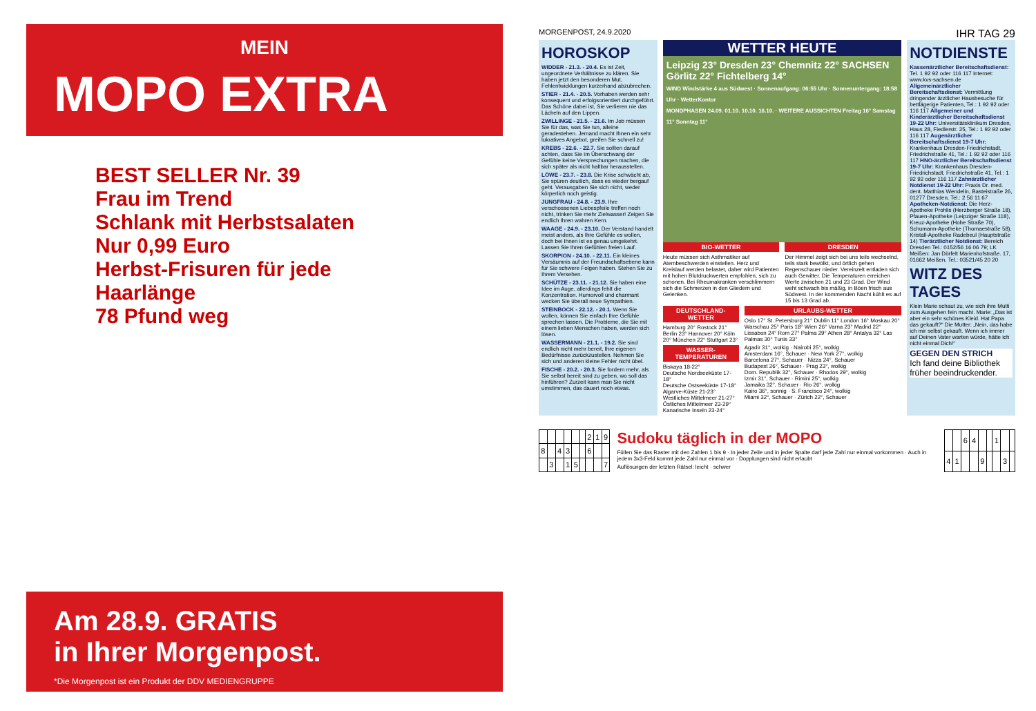MEIN
MOPO EXTRA
BEST SELLER Nr. 39
Frau im Trend
Schlank mit Herbstsalaten
Nur 0,99 Euro
Herbst-Frisuren für jede Haarlänge
78 Pfund weg
Am 28.9. GRATIS
in Ihrer Morgenpost.
*Die Morgenpost ist ein Produkt der DDV MEDIENGRUPPE
MORGENPOST, 24.9.2020 IHR TAG 29
HOROSKOP
WIDDER - 21.3. - 20.4. Es ist Zeit, ungeordnete Verhältnisse zu klären. Sie haben jetzt den besonderen Mut, Fehlentwicklungen kurzerhand abzubrechen.
STIER - 21.4. - 20.5. Vorhaben werden sehr konsequent und erfolgsorientiert durchgeführt. Das Schöne dabei ist, Sie verlieren nie das Lächeln auf den Lippen.
ZWILLINGE - 21.5. - 21.6. Im Job müssen Sie für das, was Sie tun, alleine geradestehen. Jemand macht Ihnen ein sehr lukratives Angebot, greifen Sie schnell zu!
KREBS - 22.6. - 22.7. Sie sollten darauf achten, dass Sie im Überschwang der Gefühle keine Versprechungen machen, die sich später als nicht haltbar herausstellen.
LÖWE - 23.7. - 23.8. Die Krise schwächt ab, Sie spüren deutlich, dass es wieder bergauf geht. Verausgaben Sie sich nicht, weder körperlich noch geistig.
JUNGFRAU - 24.8. - 23.9. Ihre verschossenen Liebespfeile treffen noch nicht, trinken Sie mehr Zielwasser! Zeigen Sie endlich Ihren wahren Kern.
WAAGE - 24.9. - 23.10. Der Verstand handelt meist anders, als Ihre Gefühle es wollen, doch bei Ihnen ist es genau umgekehrt. Lassen Sie Ihren Gefühlen freien Lauf.
SKORPION - 24.10. - 22.11. Ein kleines Versäumnis auf der Freundschaftsebene kann für Sie schwere Folgen haben. Stehen Sie zu Ihrem Versehen.
SCHÜTZE - 23.11. - 21.12. Sie haben eine Idee im Auge, allerdings fehlt die Konzentration. Humorvoll und charmant wecken Sie überall neue Sympathien.
STEINBOCK - 22.12. - 20.1. Wenn Sie wollen, können Sie einfach Ihre Gefühle sprechen lassen. Die Probleme, die Sie mit einem lieben Menschen haben, werden sich lösen.
WASSERMANN - 21.1. - 19.2. Sie sind endlich nicht mehr bereit, Ihre eigenen Bedürfnisse zurückzustellen. Nehmen Sie sich und anderen kleine Fehler nicht übel.
FISCHE - 20.2. - 20.3. Sie fordern mehr, als Sie selbst bereit sind zu geben, wo soll das hinführen? Zurzeit kann man Sie nicht umstimmen, das dauert noch etwas.
WETTER HEUTE
Leipzig 23° Dresden 23° Chemnitz 22° SACHSEN Görlitz 22° Fichtelberg 14°
WIND Windstärke 4 aus Südwest · Sonnenaufgang: 06:55 Uhr · Sonnenuntergang: 18:58 Uhr · WetterKontor
MONDPHASEN 24.09. 01.10. 10.10. 16.10. · WEITERE AUSSICHTEN Freitag 16° Samstag 11° Sonntag 11°
BIO-WETTER
Heute müssen sich Asthmatiker auf Atembeschwerden einstellen. Herz und Kreislauf werden belastet, daher wird Patienten mit hohen Blutdruckwerten empfohlen, sich zu schonen. Bei Rheumakranken verschlimmern sich die Schmerzen in den Gliedern und Gelenken.
DRESDEN
Der Himmel zeigt sich bei uns teils wechselnd, teils stark bewölkt, und örtlich gehen Regenschauer nieder. Vereinzelt entladen sich auch Gewitter. Die Temperaturen erreichen Werte zwischen 21 und 23 Grad. Der Wind weht schwach bis mäßig, in Böen frisch aus Südwest. In der kommenden Nacht kühlt es auf 15 bis 13 Grad ab.
DEUTSCHLAND-WETTER
Hamburg 20° Rostock 21° Berlin 23° Hannover 20° Köln 20° München 22° Stuttgart 23°
WASSER-TEMPERATUREN
Biskaya 18-22°
Deutsche Nordseeküste 17-18°
Deutsche Ostseeküste 17-18°
Algarve-Küste 21-23°
Westliches Mittelmeer 21-27°
Östliches Mittelmeer 23-29°
Kanarische Inseln 23-24°
URLAUBS-WETTER
Oslo 17° St. Petersburg 21° Dublin 11° London 16° Moskau 20° Warschau 25° Paris 18° Wien 26° Varna 23° Madrid 22° Lissabon 24° Rom 27° Palma 29° Athen 28° Antalya 32° Las Palmas 30° Tunis 33°
Agadir 31°, wolkig · Nairobi 25°, wolkig
Amsterdam 16°, Schauer · New York 27°, wolkig
Barcelona 27°, Schauer · Nizza 24°, Schauer
Budapest 26°, Schauer · Prag 23°, wolkig
Dom. Republik 32°, Schauer · Rhodos 29°, wolkig
Izmir 31°, Schauer · Rimini 25°, wolkig
Jamaika 32°, Schauer · Rio 26°, wolkig
Kairo 36°, sonnig · S. Francisco 24°, wolkig
Miami 32°, Schauer · Zürich 22°, Schauer
NOTDIENSTE
Kassenärztlicher Bereitschaftsdienst: Tel. 1 92 92 oder 116 117 Internet: www.kvs-sachsen.de Allgemeinärztlicher Bereitschaftsdienst: Vermittlung dringender ärztlicher Hausbesuche für bettlägerige Patienten, Tel.: 1 92 92 oder 116 117 Allgemeiner und Kinderärztlicher Bereitschaftsdienst 19-22 Uhr: Universitätsklinikum Dresden, Haus 28, Fiedlerstr. 25, Tel.: 1 92 92 oder 116 117 Augenärztlicher Bereitschaftsdienst 19-7 Uhr: Krankenhaus Dresden-Friedrichstadt, Friedrichstraße 41, Tel.: 1 92 92 oder 116 117 HNO-ärztlicher Bereitschaftsdienst 19-7 Uhr: Krankenhaus Dresden-Friedrichstadt, Friedrichstraße 41, Tel.: 1 92 92 oder 116 117 Zahnärztlicher Notdienst 19-22 Uhr: Praxis Dr. med. dent. Matthias Wendelin, Basteistraße 26, 01277 Dresden, Tel.: 2 56 11 67 Apotheken-Notdienst: Die Herz-Apotheke Prohlis (Herzberger Straße 18), Pfauen-Apotheke (Leipziger Straße 118), Kreuz-Apotheke (Hohe Straße 70), Schumann-Apotheke (Thomaestraße 58), Kristall-Apotheke Radebeul (Hauptstraße 14) Tierärztlicher Notdienst: Bereich Dresden Tel.: 0152/56 16 06 79; LK Meißen: Jan Dörfelt Marienhofstraße. 17, 01662 Meißen, Tel.: 03521/45 20 20
WITZ DES TAGES
Klein Marie schaut zu, wie sich ihre Mutti zum Ausgehen fein macht. Marie: „Das ist aber ein sehr schönes Kleid. Hat Papa das gekauft?“ Die Mutter: „Nein, das habe ich mir selbst gekauft. Wenn ich immer auf Deinen Vater warten würde, hätte ich nicht einmal Dich!“
GEGEN DEN STRICH
Ich fand deine Bibliothek früher beeindruckender.
| | | | | | | 2 | 1 | 9 |
| 8 | | 4 | 3 | | | 6 | | |
| | 3 | | 1 | 5 | | | | 7 |
Sudoku täglich in der MOPO
Füllen Sie das Raster mit den Zahlen 1 bis 9 · In jeder Zeile und in jeder Spalte darf jede Zahl nur einmal vorkommen · Auch in jedem 3x3-Feld kommt jede Zahl nur einmal vor · Dopplungen sind nicht erlaubt
Auflösungen der letzten Rätsel: leicht · schwer
| | | 6 | 4 | | | 1 | | |
| 4 | 1 | | | 9 | | | 3 | |